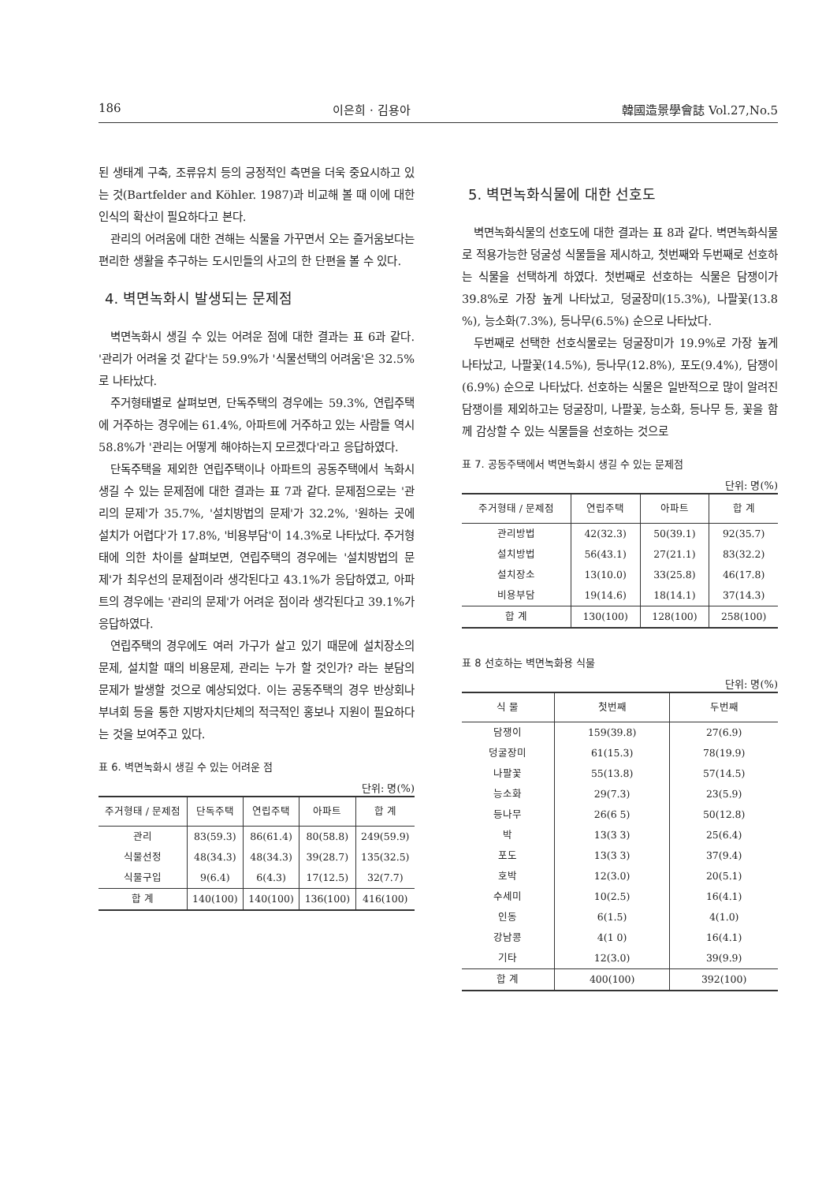186 이은희 · 김용아 韓國造景學會誌 Vol.27,No.5
된 생태계 구축, 조류유치 등의 긍정적인 측면을 더욱 중요시하고 있는 것(Bartfelder and Köhler. 1987)과 비교해 볼 때 이에 대한 인식의 확산이 필요하다고 본다.
관리의 어려움에 대한 견해는 식물을 가꾸면서 오는 즐거움보다는 편리한 생활을 추구하는 도시민들의 사고의 한 단편을 볼 수 있다.
4. 벽면녹화시 발생되는 문제점
벽면녹화시 생길 수 있는 어려운 점에 대한 결과는 표 6과 같다. '관리가 어려울 것 같다'는 59.9%가 '식물선택의 어려움'은 32.5%로 나타났다.
주거형태별로 살펴보면, 단독주택의 경우에는 59.3%, 연립주택에 거주하는 경우에는 61.4%, 아파트에 거주하고 있는 사람들 역시 58.8%가 '관리는 어떻게 해야하는지 모르겠다'라고 응답하였다.
단독주택을 제외한 연립주택이나 아파트의 공동주택에서 녹화시 생길 수 있는 문제점에 대한 결과는 표 7과 같다. 문제점으로는 '관리의 문제'가 35.7%, '설치방법의 문제'가 32.2%, '원하는 곳에 설치가 어렵다'가 17.8%, '비용부담'이 14.3%로 나타났다. 주거형태에 의한 차이를 살펴보면, 연립주택의 경우에는 '설치방법의 문제'가 최우선의 문제점이라 생각된다고 43.1%가 응답하였고, 아파트의 경우에는 '관리의 문제'가 어려운 점이라 생각된다고 39.1%가 응답하였다.
연립주택의 경우에도 여러 가구가 살고 있기 때문에 설치장소의 문제, 설치할 때의 비용문제, 관리는 누가 할 것인가? 라는 분담의 문제가 발생할 것으로 예상되었다. 이는 공동주택의 경우 반상회나 부녀회 등을 통한 지방자치단체의 적극적인 홍보나 지원이 필요하다는 것을 보여주고 있다.
표 6. 벽면녹화시 생길 수 있는 어려운 점
단위: 명(%)
| 주거형태 / 문제점 | 단독주택 | 연립주택 | 아파트 | 합 계 |
| --- | --- | --- | --- | --- |
| 관리 | 83(59.3) | 86(61.4) | 80(58.8) | 249(59.9) |
| 식물선정 | 48(34.3) | 48(34.3) | 39(28.7) | 135(32.5) |
| 식물구입 | 9(6.4) | 6(4.3) | 17(12.5) | 32(7.7) |
| 합 계 | 140(100) | 140(100) | 136(100) | 416(100) |
5. 벽면녹화식물에 대한 선호도
벽면녹화식물의 선호도에 대한 결과는 표 8과 같다. 벽면녹화식물로 적용가능한 덩굴성 식물들을 제시하고, 첫번째와 두번째로 선호하는 식물을 선택하게 하였다. 첫번째로 선호하는 식물은 담쟁이가 39.8%로 가장 높게 나타났고, 덩굴장미(15.3%), 나팔꽃(13.8 %), 능소화(7.3%), 등나무(6.5%) 순으로 나타났다.
두번째로 선택한 선호식물로는 덩굴장미가 19.9%로 가장 높게 나타났고, 나팔꽃(14.5%), 등나무(12.8%), 포도(9.4%), 담쟁이(6.9%) 순으로 나타났다. 선호하는 식물은 일반적으로 많이 알려진 담쟁이를 제외하고는 덩굴장미, 나팔꽃, 능소화, 등나무 등, 꽃을 함께 감상할 수 있는 식물들을 선호하는 것으로
표 7. 공동주택에서 벽면녹화시 생길 수 있는 문제점
단위: 명(%)
| 주거형태 / 문제점 | 연립주택 | 아파트 | 합 계 |
| --- | --- | --- | --- |
| 관리방법 | 42(32.3) | 50(39.1) | 92(35.7) |
| 설치방법 | 56(43.1) | 27(21.1) | 83(32.2) |
| 설치장소 | 13(10.0) | 33(25.8) | 46(17.8) |
| 비용부담 | 19(14.6) | 18(14.1) | 37(14.3) |
| 합 계 | 130(100) | 128(100) | 258(100) |
표 8 선호하는 벽면녹화용 식물
단위: 명(%)
| 식 물 | 첫번째 | 두번째 |
| --- | --- | --- |
| 담쟁이 | 159(39.8) | 27(6.9) |
| 덩굴장미 | 61(15.3) | 78(19.9) |
| 나팔꽃 | 55(13.8) | 57(14.5) |
| 능소화 | 29(7.3) | 23(5.9) |
| 등나무 | 26(6 5) | 50(12.8) |
| 박 | 13(3 3) | 25(6.4) |
| 포도 | 13(3 3) | 37(9.4) |
| 호박 | 12(3.0) | 20(5.1) |
| 수세미 | 10(2.5) | 16(4.1) |
| 인동 | 6(1.5) | 4(1.0) |
| 강남콩 | 4(1 0) | 16(4.1) |
| 기타 | 12(3.0) | 39(9.9) |
| 합 계 | 400(100) | 392(100) |